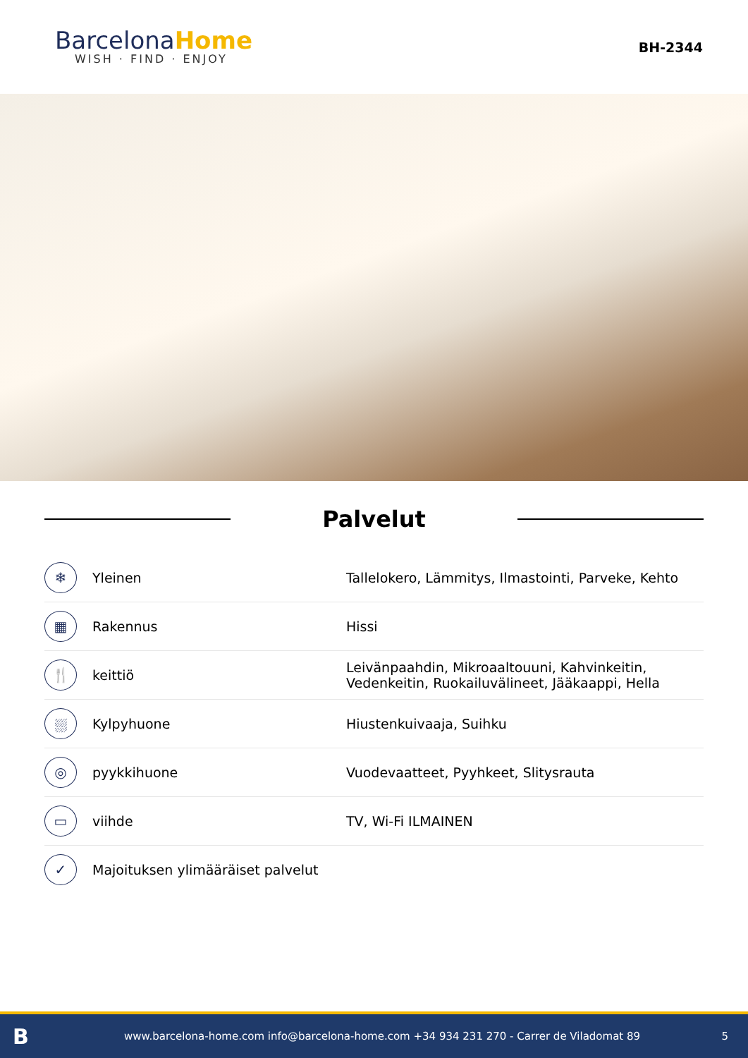BarcelonaHome
WISH · FIND · ENJOY
BH-2344
Palvelut
| ❄ | Yleinen | Tallelokero, Lämmitys, Ilmastointi, Parveke, Kehto |
| ▦ | Rakennus | Hissi |
| 🍴 | keittiö | Leivänpaahdin, Mikroaaltouuni, Kahvinkeitin, Vedenkeitin, Ruokailuvälineet, Jääkaappi, Hella |
| ⛆ | Kylpyhuone | Hiustenkuivaaja, Suihku |
| ◎ | pyykkihuone | Vuodevaatteet, Pyyhkeet, Slitysrauta |
| ▭ | viihde | TV, Wi-Fi ILMAINEN |
| ✓ | Majoituksen ylimääräiset palvelut | |
Bwww.barcelona-home.com info@barcelona-home.com +34 934 231 270 - Carrer de Viladomat 89 5